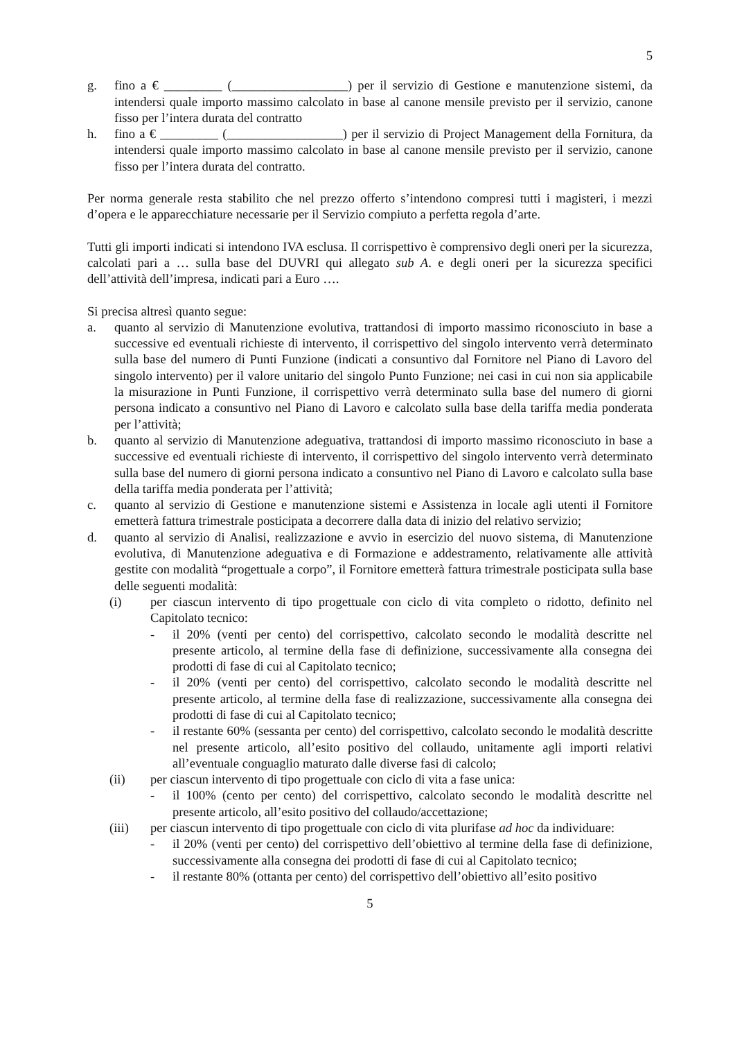5
g. fino a € _________ (__________________) per il servizio di Gestione e manutenzione sistemi, da intendersi quale importo massimo calcolato in base al canone mensile previsto per il servizio, canone fisso per l’intera durata del contratto
h. fino a € _________ (__________________) per il servizio di Project Management della Fornitura, da intendersi quale importo massimo calcolato in base al canone mensile previsto per il servizio, canone fisso per l’intera durata del contratto.
Per norma generale resta stabilito che nel prezzo offerto s’intendono compresi tutti i magisteri, i mezzi d’opera e le apparecchiature necessarie per il Servizio compiuto a perfetta regola d’arte.
Tutti gli importi indicati si intendono IVA esclusa. Il corrispettivo è comprensivo degli oneri per la sicurezza, calcolati pari a … sulla base del DUVRI qui allegato sub A. e degli oneri per la sicurezza specifici dell’attività dell’impresa, indicati pari a Euro ….
Si precisa altresì quanto segue:
a. quanto al servizio di Manutenzione evolutiva, trattandosi di importo massimo riconosciuto in base a successive ed eventuali richieste di intervento, il corrispettivo del singolo intervento verrà determinato sulla base del numero di Punti Funzione (indicati a consuntivo dal Fornitore nel Piano di Lavoro del singolo intervento) per il valore unitario del singolo Punto Funzione; nei casi in cui non sia applicabile la misurazione in Punti Funzione, il corrispettivo verrà determinato sulla base del numero di giorni persona indicato a consuntivo nel Piano di Lavoro e calcolato sulla base della tariffa media ponderata per l’attività;
b. quanto al servizio di Manutenzione adeguativa, trattandosi di importo massimo riconosciuto in base a successive ed eventuali richieste di intervento, il corrispettivo del singolo intervento verrà determinato sulla base del numero di giorni persona indicato a consuntivo nel Piano di Lavoro e calcolato sulla base della tariffa media ponderata per l’attività;
c. quanto al servizio di Gestione e manutenzione sistemi e Assistenza in locale agli utenti il Fornitore emetterà fattura trimestrale posticipata a decorrere dalla data di inizio del relativo servizio;
d. quanto al servizio di Analisi, realizzazione e avvio in esercizio del nuovo sistema, di Manutenzione evolutiva, di Manutenzione adeguativa e di Formazione e addestramento, relativamente alle attività gestite con modalità “progettuale a corpo”, il Fornitore emetterà fattura trimestrale posticipata sulla base delle seguenti modalità:
(i) per ciascun intervento di tipo progettuale con ciclo di vita completo o ridotto, definito nel Capitolato tecnico:
- il 20% (venti per cento) del corrispettivo, calcolato secondo le modalità descritte nel presente articolo, al termine della fase di definizione, successivamente alla consegna dei prodotti di fase di cui al Capitolato tecnico;
- il 20% (venti per cento) del corrispettivo, calcolato secondo le modalità descritte nel presente articolo, al termine della fase di realizzazione, successivamente alla consegna dei prodotti di fase di cui al Capitolato tecnico;
- il restante 60% (sessanta per cento) del corrispettivo, calcolato secondo le modalità descritte nel presente articolo, all’esito positivo del collaudo, unitamente agli importi relativi all’eventuale conguaglio maturato dalle diverse fasi di calcolo;
(ii) per ciascun intervento di tipo progettuale con ciclo di vita a fase unica:
- il 100% (cento per cento) del corrispettivo, calcolato secondo le modalità descritte nel presente articolo, all’esito positivo del collaudo/accettazione;
(iii) per ciascun intervento di tipo progettuale con ciclo di vita plurifase ad hoc da individuare:
- il 20% (venti per cento) del corrispettivo dell’obiettivo al termine della fase di definizione, successivamente alla consegna dei prodotti di fase di cui al Capitolato tecnico;
- il restante 80% (ottanta per cento) del corrispettivo dell’obiettivo all’esito positivo
5